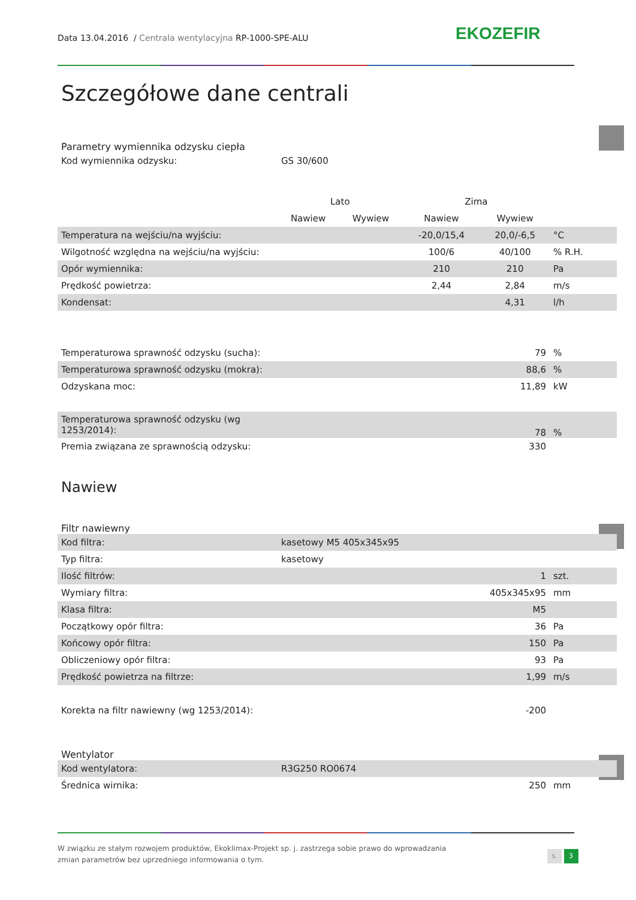Data 13.04.2016 / Centrala wentylacyjna RP-1000-SPE-ALU EKOZEFIR
Szczegółowe dane centrali
Parametry wymiennika odzysku ciepła
| Kod wymiennika odzysku: | GS 30/600 |
| | Lato | | Zima | | |
| | Nawiew | Wywiew | Nawiew | Wywiew | |
| Temperatura na wejściu/na wyjściu: | | | -20,0/15,4 | 20,0/-6,5 | °C |
| Wilgotność względna na wejściu/na wyjściu: | | | 100/6 | 40/100 | % R.H. |
| Opór wymiennika: | | | 210 | 210 | Pa |
| Prędkość powietrza: | | | 2,44 | 2,84 | m/s |
| Kondensat: | | | | 4,31 | l/h |
| Temperaturowa sprawność odzysku (sucha): | 79 | % |
| Temperaturowa sprawność odzysku (mokra): | 88,6 | % |
| Odzyskana moc: | 11,89 | kW |
| Temperaturowa sprawność odzysku (wg 1253/2014): | 78 | % |
| Premia związana ze sprawnością odzysku: | 330 | |
Nawiew
Filtr nawiewny
| Kod filtra: | kasetowy M5 405x345x95 | | |
| Typ filtra: | kasetowy | | |
| Ilość filtrów: | | 1 | szt. |
| Wymiary filtra: | | 405x345x95 | mm |
| Klasa filtra: | | M5 | |
| Początkowy opór filtra: | | 36 | Pa |
| Końcowy opór filtra: | | 150 | Pa |
| Obliczeniowy opór filtra: | | 93 | Pa |
| Prędkość powietrza na filtrze: | | 1,99 | m/s |
| Korekta na filtr nawiewny (wg 1253/2014): | | -200 | |
Wentylator
| Kod wentylatora: | R3G250 RO0674 | | |
| Średnica wirnika: | | 250 | mm |
W związku ze stałym rozwojem produktów, Ekoklimax-Projekt sp. j. zastrzega sobie prawo do wprowadzania zmian parametrów bez uprzedniego informowania o tym.
s. 3